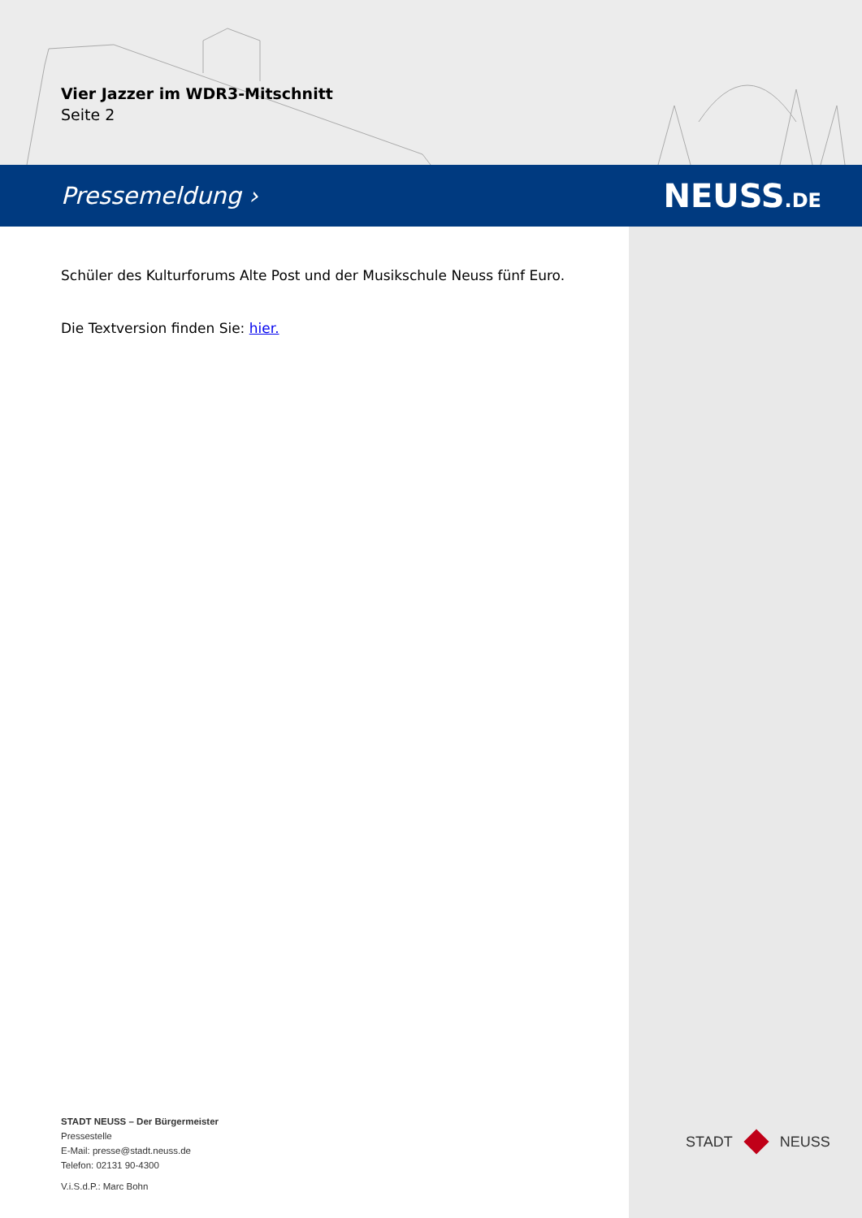Vier Jazzer im WDR3-Mitschnitt
Seite 2
Pressemeldung › NEUSS.DE
Schüler des Kulturforums Alte Post und der Musikschule Neuss fünf Euro.
Die Textversion finden Sie: hier.
STADT NEUSS – Der Bürgermeister
Pressestelle
E-Mail: presse@stadt.neuss.de
Telefon: 02131 90-4300
V.i.S.d.P.: Marc Bohn
STADT NEUSS